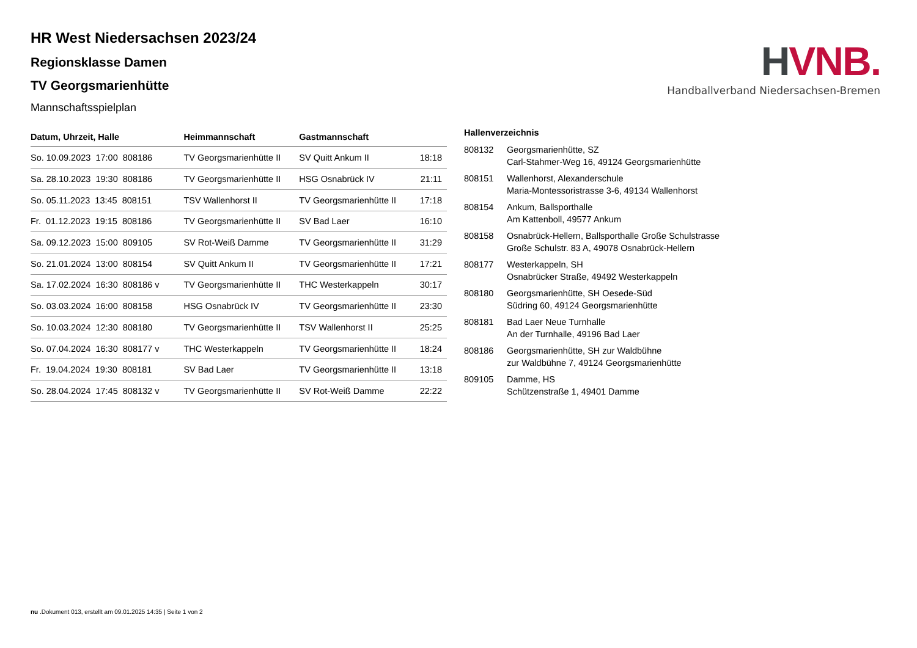HVNB.
Handballverband Niedersachsen-Bremen
HR West Niedersachsen 2023/24
Regionsklasse Damen
TV Georgsmarienhütte
Mannschaftsspielplan
| Datum, Uhrzeit, Halle | Heimmannschaft | Gastmannschaft | |
| --- | --- | --- | --- |
| So. 10.09.2023 17:00 808186 | TV Georgsmarienhütte II | SV Quitt Ankum II | 18:18 |
| Sa. 28.10.2023 19:30 808186 | TV Georgsmarienhütte II | HSG Osnabrück IV | 21:11 |
| So. 05.11.2023 13:45 808151 | TSV Wallenhorst II | TV Georgsmarienhütte II | 17:18 |
| Fr. 01.12.2023 19:15 808186 | TV Georgsmarienhütte II | SV Bad Laer | 16:10 |
| Sa. 09.12.2023 15:00 809105 | SV Rot-Weiß Damme | TV Georgsmarienhütte II | 31:29 |
| So. 21.01.2024 13:00 808154 | SV Quitt Ankum II | TV Georgsmarienhütte II | 17:21 |
| Sa. 17.02.2024 16:30 808186 v | TV Georgsmarienhütte II | THC Westerkappeln | 30:17 |
| So. 03.03.2024 16:00 808158 | HSG Osnabrück IV | TV Georgsmarienhütte II | 23:30 |
| So. 10.03.2024 12:30 808180 | TV Georgsmarienhütte II | TSV Wallenhorst II | 25:25 |
| So. 07.04.2024 16:30 808177 v | THC Westerkappeln | TV Georgsmarienhütte II | 18:24 |
| Fr. 19.04.2024 19:30 808181 | SV Bad Laer | TV Georgsmarienhütte II | 13:18 |
| So. 28.04.2024 17:45 808132 v | TV Georgsmarienhütte II | SV Rot-Weiß Damme | 22:22 |
Hallenverzeichnis
| 808132 | Georgsmarienhütte, SZ Carl-Stahmer-Weg 16, 49124 Georgsmarienhütte |
| 808151 | Wallenhorst, Alexanderschule Maria-Montessoristrasse 3-6, 49134 Wallenhorst |
| 808154 | Ankum, Ballsporthalle Am Kattenboll, 49577 Ankum |
| 808158 | Osnabrück-Hellern, Ballsporthalle Große Schulstrasse Große Schulstr. 83 A, 49078 Osnabrück-Hellern |
| 808177 | Westerkappeln, SH Osnabrücker Straße, 49492 Westerkappeln |
| 808180 | Georgsmarienhütte, SH Oesede-Süd Südring 60, 49124 Georgsmarienhütte |
| 808181 | Bad Laer Neue Turnhalle An der Turnhalle, 49196 Bad Laer |
| 808186 | Georgsmarienhütte, SH zur Waldbühne zur Waldbühne 7, 49124 Georgsmarienhütte |
| 809105 | Damme, HS Schützenstraße 1, 49401 Damme |
nu .Dokument 013, erstellt am 09.01.2025 14:35 | Seite 1 von 2